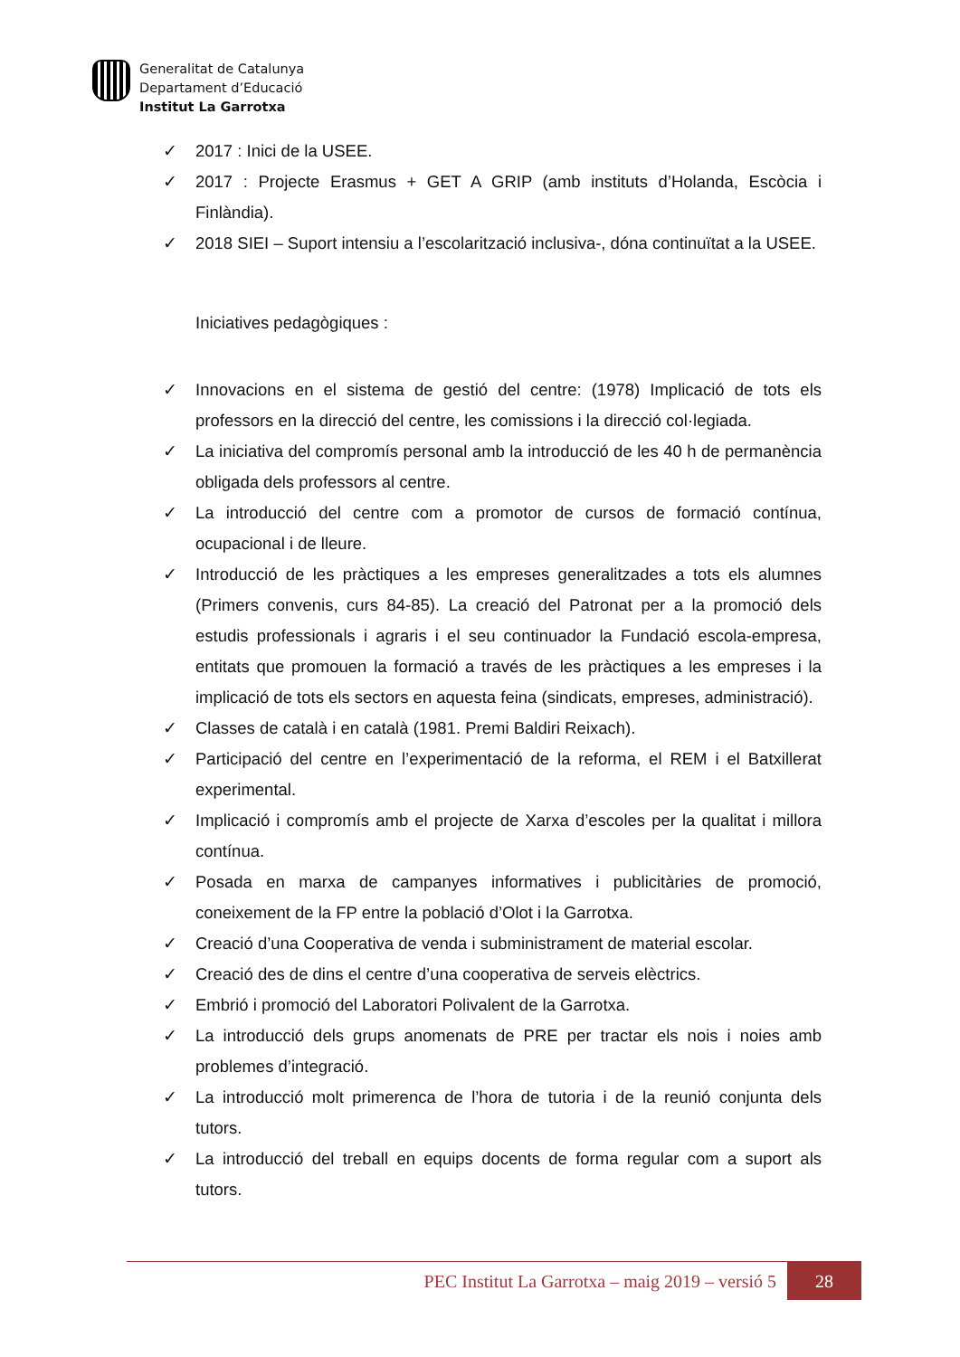Generalitat de Catalunya
Departament d’Educació
Institut La Garrotxa
✓ 2017 : Inici de la USEE.
✓ 2017 : Projecte Erasmus + GET A GRIP (amb instituts d’Holanda, Escòcia i Finlàndia).
✓ 2018 SIEI – Suport intensiu a l’escolarització inclusiva-, dóna continuïtat a la USEE.
Iniciatives pedagògiques :
✓ Innovacions en el sistema de gestió del centre: (1978) Implicació de tots els professors en la direcció del centre, les comissions i la direcció col·legiada.
✓ La iniciativa del compromís personal amb la introducció de les 40 h de permanència obligada dels professors al centre.
✓ La introducció del centre com a promotor de cursos de formació contínua, ocupacional i de lleure.
✓ Introducció de les pràctiques a les empreses generalitzades a tots els alumnes (Primers convenis, curs 84-85). La creació del Patronat per a la promoció dels estudis professionals i agraris i el seu continuador la Fundació escola-empresa, entitats que promouen la formació a través de les pràctiques a les empreses i la implicació de tots els sectors en aquesta feina (sindicats, empreses, administració).
✓ Classes de català i en català (1981. Premi Baldiri Reixach).
✓ Participació del centre en l’experimentació de la reforma, el REM i el Batxillerat experimental.
✓ Implicació i compromís amb el projecte de Xarxa d’escoles per la qualitat i millora contínua.
✓ Posada en marxa de campanyes informatives i publicitàries de promoció, coneixement de la FP entre la població d’Olot i la Garrotxa.
✓ Creació d’una Cooperativa de venda i subministrament de material escolar.
✓ Creació des de dins el centre d’una cooperativa de serveis elèctrics.
✓ Embrió i promoció del Laboratori Polivalent de la Garrotxa.
✓ La introducció dels grups anomenats de PRE per tractar els nois i noies amb problemes d’integració.
✓ La introducció molt primerenca de l’hora de tutoria i de la reunió conjunta dels tutors.
✓ La introducció del treball en equips docents de forma regular com a suport als tutors.
PEC Institut La Garrotxa – maig 2019 – versió 5
28